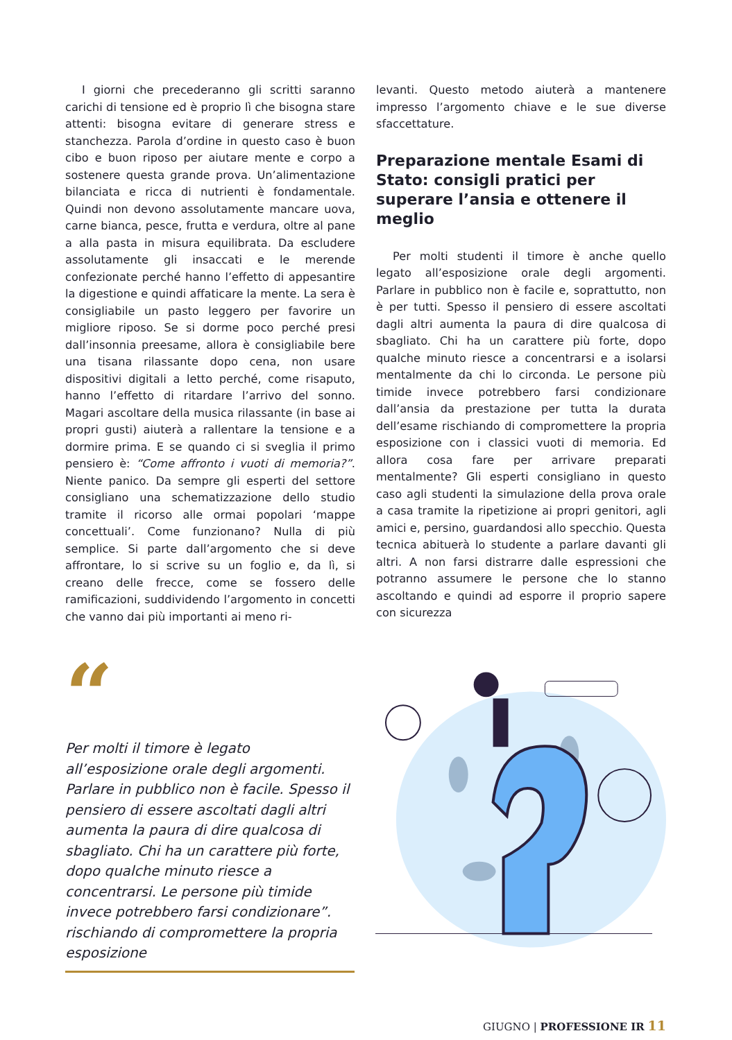I giorni che precederanno gli scritti saranno carichi di tensione ed è proprio lì che bisogna stare attenti: bisogna evitare di generare stress e stanchezza. Parola d’ordine in questo caso è buon cibo e buon riposo per aiutare mente e corpo a sostenere questa grande prova. Un’alimentazione bilanciata e ricca di nutrienti è fondamentale. Quindi non devono assolutamente mancare uova, carne bianca, pesce, frutta e verdura, oltre al pane a alla pasta in misura equilibrata. Da escludere assolutamente gli insaccati e le merende confezionate perché hanno l’effetto di appesantire la digestione e quindi affaticare la mente. La sera è consigliabile un pasto leggero per favorire un migliore riposo. Se si dorme poco perché presi dall’insonnia preesame, allora è consigliabile bere una tisana rilassante dopo cena, non usare dispositivi digitali a letto perché, come risaputo, hanno l’effetto di ritardare l’arrivo del sonno. Magari ascoltare della musica rilassante (in base ai propri gusti) aiuterà a rallentare la tensione e a dormire prima. E se quando ci si sveglia il primo pensiero è: “Come affronto i vuoti di memoria?”. Niente panico. Da sempre gli esperti del settore consigliano una schematizzazione dello studio tramite il ricorso alle ormai popolari ‘mappe concettuali’. Come funzionano? Nulla di più semplice. Si parte dall’argomento che si deve affrontare, lo si scrive su un foglio e, da lì, si creano delle frecce, come se fossero delle ramificazioni, suddividendo l’argomento in concetti che vanno dai più importanti ai meno ri-
levanti. Questo metodo aiuterà a mantenere impresso l’argomento chiave e le sue diverse sfaccettature.
Preparazione mentale Esami di Stato: consigli pratici per superare l’ansia e ottenere il meglio
Per molti studenti il timore è anche quello legato all’esposizione orale degli argomenti. Parlare in pubblico non è facile e, soprattutto, non è per tutti. Spesso il pensiero di essere ascoltati dagli altri aumenta la paura di dire qualcosa di sbagliato. Chi ha un carattere più forte, dopo qualche minuto riesce a concentrarsi e a isolarsi mentalmente da chi lo circonda. Le persone più timide invece potrebbero farsi condizionare dall’ansia da prestazione per tutta la durata dell’esame rischiando di compromettere la propria esposizione con i classici vuoti di memoria. Ed allora cosa fare per arrivare preparati mentalmente? Gli esperti consigliano in questo caso agli studenti la simulazione della prova orale a casa tramite la ripetizione ai propri genitori, agli amici e, persino, guardandosi allo specchio. Questa tecnica abituerà lo studente a parlare davanti gli altri. A non farsi distrarre dalle espressioni che potranno assumere le persone che lo stanno ascoltando e quindi ad esporre il proprio sapere con sicurezza
“
Per molti il timore è legato all’esposizione orale degli argomenti. Parlare in pubblico non è facile. Spesso il pensiero di essere ascoltati dagli altri aumenta la paura di dire qualcosa di sbagliato. Chi ha un carattere più forte, dopo qualche minuto riesce a concentrarsi. Le persone più timide invece potrebbero farsi condizionare”. rischiando di compromettere la propria esposizione
GIUGNO | PROFESSIONE IR 11